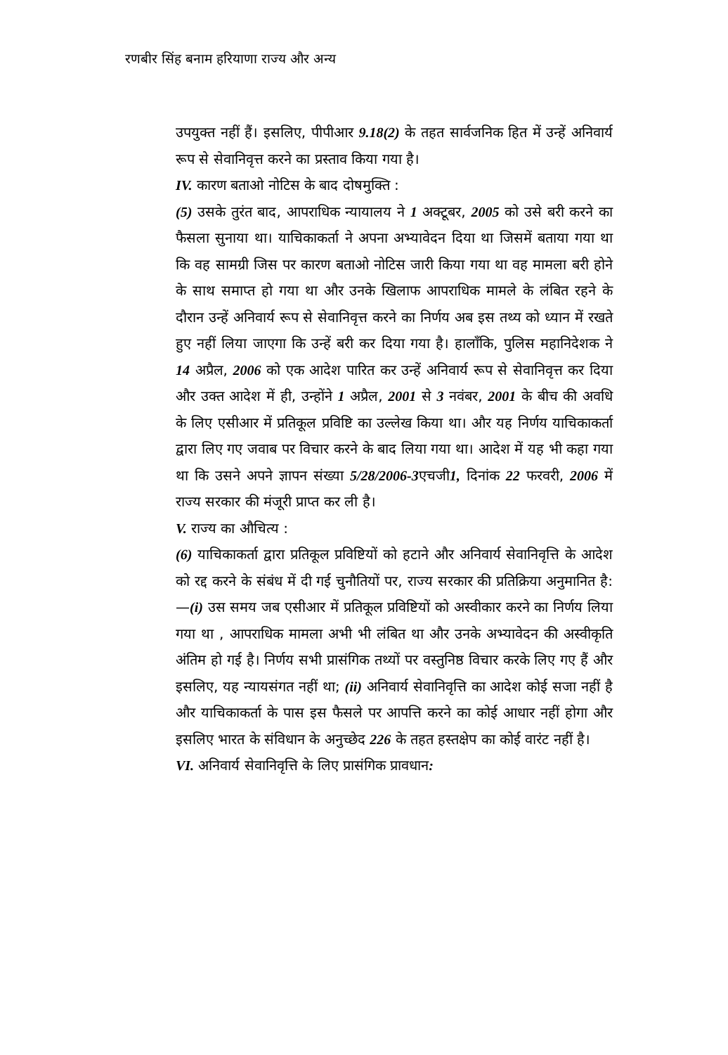रणबीर सिंह बनाम हरियाणा राज्य और अन्य
उपयुक्त नहीं हैं। इसलिए, पीपीआर 9.18(2) के तहत सार्वजनिक हित में उन्हें अनिवार्य रूप से सेवानिवृत्त करने का प्रस्ताव किया गया है।
IV. कारण बताओ नोटिस के बाद दोषमुक्ति :
(5) उसके तुरंत बाद, आपराधिक न्यायालय ने 1 अक्टूबर, 2005 को उसे बरी करने का फैसला सुनाया था। याचिकाकर्ता ने अपना अभ्यावेदन दिया था जिसमें बताया गया था कि वह सामग्री जिस पर कारण बताओ नोटिस जारी किया गया था वह मामला बरी होने के साथ समाप्त हो गया था और उनके खिलाफ आपराधिक मामले के लंबित रहने के दौरान उन्हें अनिवार्य रूप से सेवानिवृत्त करने का निर्णय अब इस तथ्य को ध्यान में रखते हुए नहीं लिया जाएगा कि उन्हें बरी कर दिया गया है। हालाँकि, पुलिस महानिदेशक ने 14 अप्रैल, 2006 को एक आदेश पारित कर उन्हें अनिवार्य रूप से सेवानिवृत्त कर दिया और उक्त आदेश में ही, उन्होंने 1 अप्रैल, 2001 से 3 नवंबर, 2001 के बीच की अवधि के लिए एसीआर में प्रतिकूल प्रविष्टि का उल्लेख किया था। और यह निर्णय याचिकाकर्ता द्वारा लिए गए जवाब पर विचार करने के बाद लिया गया था। आदेश में यह भी कहा गया था कि उसने अपने ज्ञापन संख्या 5/28/2006-3एचजी1, दिनांक 22 फरवरी, 2006 में राज्य सरकार की मंजूरी प्राप्त कर ली है।
V. राज्य का औचित्य :
(6) याचिकाकर्ता द्वारा प्रतिकूल प्रविष्टियों को हटाने और अनिवार्य सेवानिवृत्ति के आदेश को रद्द करने के संबंध में दी गई चुनौतियों पर, राज्य सरकार की प्रतिक्रिया अनुमानित है:—(i) उस समय जब एसीआर में प्रतिकूल प्रविष्टियों को अस्वीकार करने का निर्णय लिया गया था , आपराधिक मामला अभी भी लंबित था और उनके अभ्यावेदन की अस्वीकृति अंतिम हो गई है। निर्णय सभी प्रासंगिक तथ्यों पर वस्तुनिष्ठ विचार करके लिए गए हैं और इसलिए, यह न्यायसंगत नहीं था; (ii) अनिवार्य सेवानिवृत्ति का आदेश कोई सजा नहीं है और याचिकाकर्ता के पास इस फैसले पर आपत्ति करने का कोई आधार नहीं होगा और इसलिए भारत के संविधान के अनुच्छेद 226 के तहत हस्तक्षेप का कोई वारंट नहीं है।
VI. अनिवार्य सेवानिवृत्ति के लिए प्रासंगिक प्रावधान: